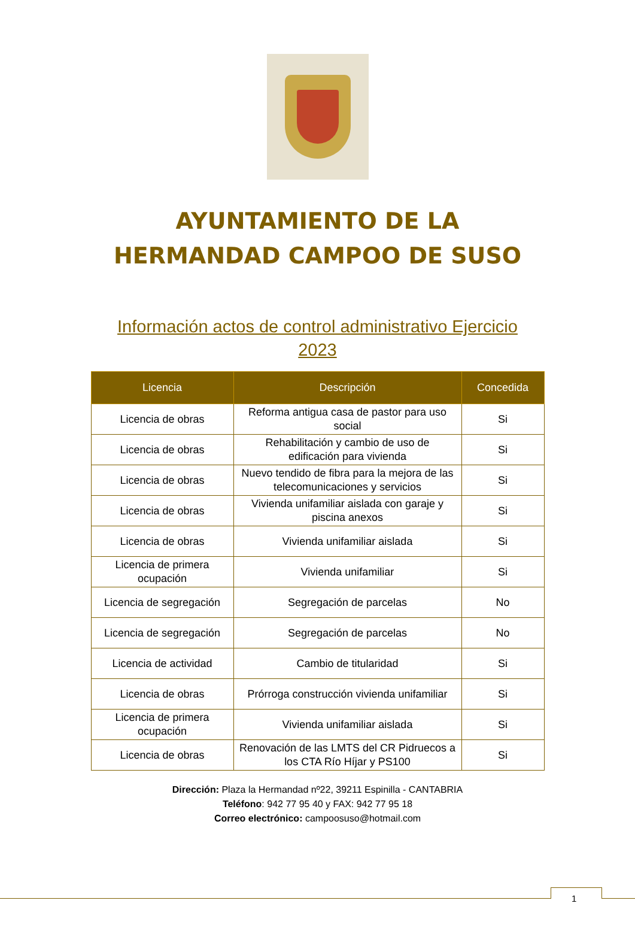AYUNTAMIENTO DE LA
HERMANDAD CAMPOO DE SUSO
Información actos de control administrativo Ejercicio 2023
| Licencia | Descripción | Concedida |
| --- | --- | --- |
| Licencia de obras | Reforma antigua casa de pastor para uso social | Si |
| Licencia de obras | Rehabilitación y cambio de uso de edificación para vivienda | Si |
| Licencia de obras | Nuevo tendido de fibra para la mejora de las telecomunicaciones y servicios | Si |
| Licencia de obras | Vivienda unifamiliar aislada con garaje y piscina anexos | Si |
| Licencia de obras | Vivienda unifamiliar aislada | Si |
| Licencia de primera ocupación | Vivienda unifamiliar | Si |
| Licencia de segregación | Segregación de parcelas | No |
| Licencia de segregación | Segregación de parcelas | No |
| Licencia de actividad | Cambio de titularidad | Si |
| Licencia de obras | Prórroga construcción vivienda unifamiliar | Si |
| Licencia de primera ocupación | Vivienda unifamiliar aislada | Si |
| Licencia de obras | Renovación de las LMTS del CR Pidruecos a los CTA Río Híjar y PS100 | Si |
Dirección: Plaza la Hermandad nº22, 39211 Espinilla - CANTABRIA
Teléfono: 942 77 95 40 y FAX: 942 77 95 18
Correo electrónico: campoosuso@hotmail.com
1